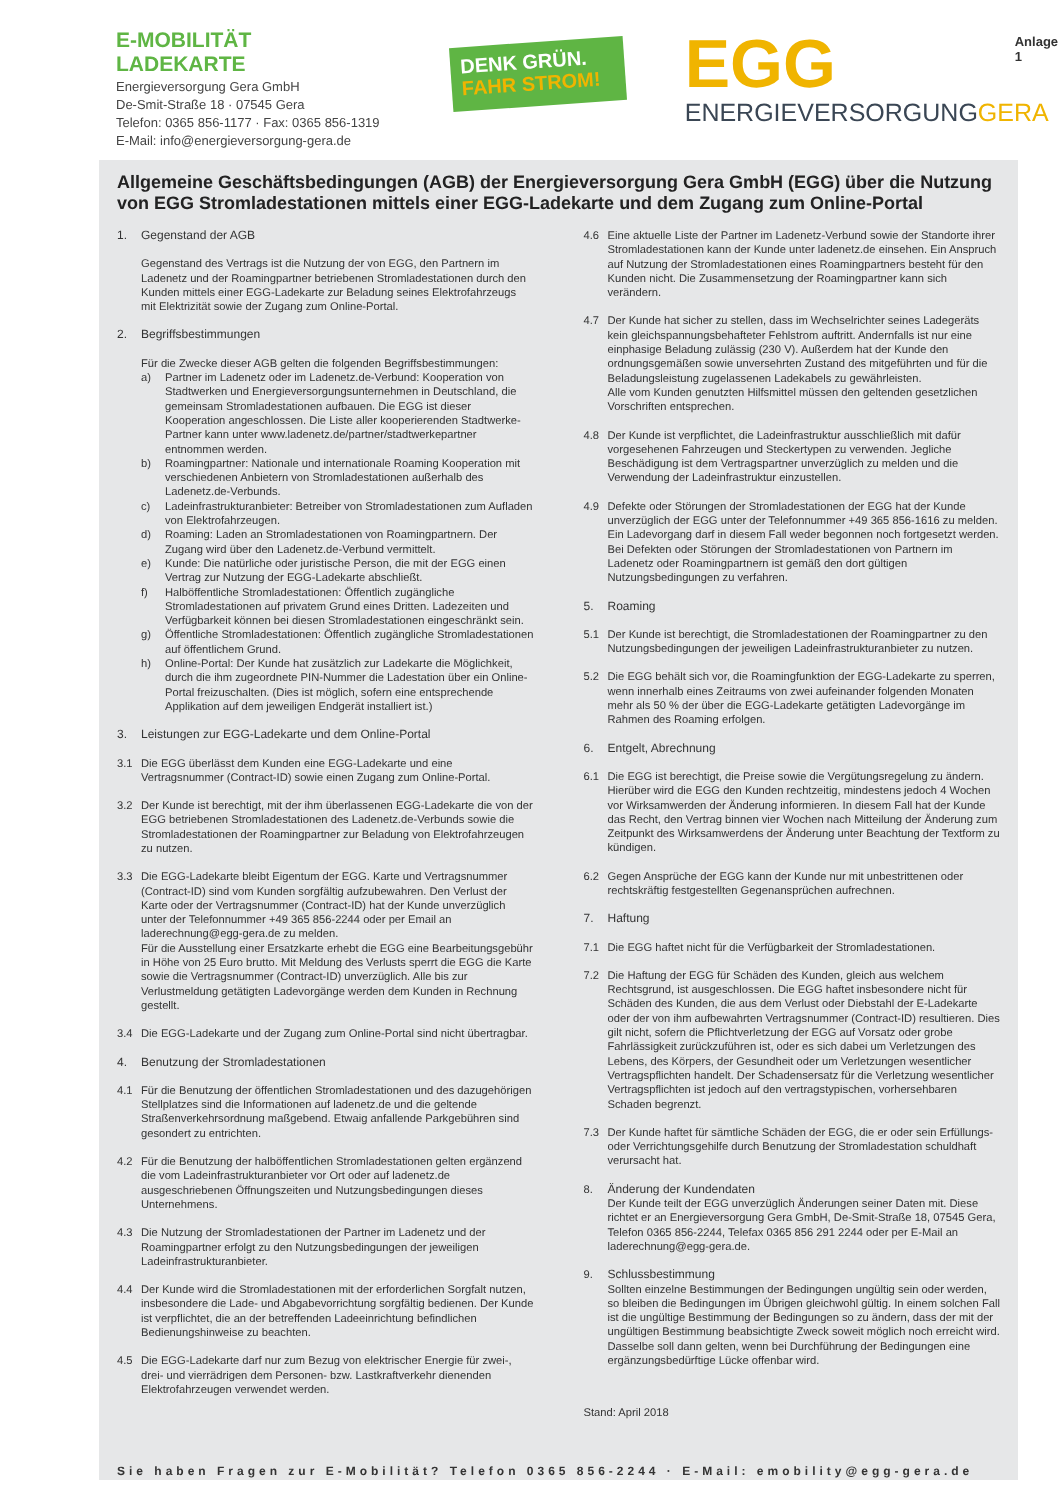E-MOBILITÄT
LADEKARTE
Energieversorgung Gera GmbH
De-Smit-Straße 18 · 07545 Gera
Telefon: 0365 856-1177 · Fax: 0365 856-1319
E-Mail: info@energieversorgung-gera.de
DENK GRÜN.
FAHR STROM!
EGG
ENERGIEVERSORGUNGGERA
Anlage 1
Allgemeine Geschäftsbedingungen (AGB) der Energieversorgung Gera GmbH (EGG) über die Nutzung von EGG Stromladestationen mittels einer EGG-Ladekarte und dem Zugang zum Online-Portal
1. Gegenstand der AGB
Gegenstand des Vertrags ist die Nutzung der von EGG, den Partnern im Ladenetz und der Roamingpartner betriebenen Stromladestationen durch den Kunden mittels einer EGG-Ladekarte zur Beladung seines Elektrofahrzeugs mit Elektrizität sowie der Zugang zum Online-Portal.
2. Begriffsbestimmungen
Für die Zwecke dieser AGB gelten die folgenden Begriffsbestimmungen:
a) Partner im Ladenetz oder im Ladenetz.de-Verbund: Kooperation von Stadtwerken und Energieversorgungsunternehmen in Deutschland, die gemeinsam Stromladestationen aufbauen. Die EGG ist dieser Kooperation angeschlossen. Die Liste aller kooperierenden Stadtwerke-Partner kann unter www.ladenetz.de/partner/stadtwerkepartner entnommen werden.
b) Roamingpartner: Nationale und internationale Roaming Kooperation mit verschiedenen Anbietern von Stromladestationen außerhalb des Ladenetz.de-Verbunds.
c) Ladeinfrastrukturanbieter: Betreiber von Stromladestationen zum Aufladen von Elektrofahrzeugen.
d) Roaming: Laden an Stromladestationen von Roamingpartnern. Der Zugang wird über den Ladenetz.de-Verbund vermittelt.
e) Kunde: Die natürliche oder juristische Person, die mit der EGG einen Vertrag zur Nutzung der EGG-Ladekarte abschließt.
f) Halböffentliche Stromladestationen: Öffentlich zugängliche Stromladestationen auf privatem Grund eines Dritten. Ladezeiten und Verfügbarkeit können bei diesen Stromladestationen eingeschränkt sein.
g) Öffentliche Stromladestationen: Öffentlich zugängliche Stromladestationen auf öffentlichem Grund.
h) Online-Portal: Der Kunde hat zusätzlich zur Ladekarte die Möglichkeit, durch die ihm zugeordnete PIN-Nummer die Ladestation über ein Online-Portal freizuschalten. (Dies ist möglich, sofern eine entsprechende Applikation auf dem jeweiligen Endgerät installiert ist.)
3. Leistungen zur EGG-Ladekarte und dem Online-Portal
3.1 Die EGG überlässt dem Kunden eine EGG-Ladekarte und eine Vertragsnummer (Contract-ID) sowie einen Zugang zum Online-Portal.
3.2 Der Kunde ist berechtigt, mit der ihm überlassenen EGG-Ladekarte die von der EGG betriebenen Stromladestationen des Ladenetz.de-Verbunds sowie die Stromladestationen der Roamingpartner zur Beladung von Elektrofahrzeugen zu nutzen.
3.3 Die EGG-Ladekarte bleibt Eigentum der EGG. Karte und Vertragsnummer (Contract-ID) sind vom Kunden sorgfältig aufzubewahren. Den Verlust der Karte oder der Vertragsnummer (Contract-ID) hat der Kunde unverzüglich unter der Telefonnummer +49 365 856-2244 oder per Email an laderechnung@egg-gera.de zu melden.
Für die Ausstellung einer Ersatzkarte erhebt die EGG eine Bearbeitungsgebühr in Höhe von 25 Euro brutto. Mit Meldung des Verlusts sperrt die EGG die Karte sowie die Vertragsnummer (Contract-ID) unverzüglich. Alle bis zur Verlustmeldung getätigten Ladevorgänge werden dem Kunden in Rechnung gestellt.
3.4 Die EGG-Ladekarte und der Zugang zum Online-Portal sind nicht übertragbar.
4. Benutzung der Stromladestationen
4.1 Für die Benutzung der öffentlichen Stromladestationen und des dazugehörigen Stellplatzes sind die Informationen auf ladenetz.de und die geltende Straßenverkehrsordnung maßgebend. Etwaig anfallende Parkgebühren sind gesondert zu entrichten.
4.2 Für die Benutzung der halböffentlichen Stromladestationen gelten ergänzend die vom Ladeinfrastrukturanbieter vor Ort oder auf ladenetz.de ausgeschriebenen Öffnungszeiten und Nutzungsbedingungen dieses Unternehmens.
4.3 Die Nutzung der Stromladestationen der Partner im Ladenetz und der Roamingpartner erfolgt zu den Nutzungsbedingungen der jeweiligen Ladeinfrastrukturanbieter.
4.4 Der Kunde wird die Stromladestationen mit der erforderlichen Sorgfalt nutzen, insbesondere die Lade- und Abgabevorrichtung sorgfältig bedienen. Der Kunde ist verpflichtet, die an der betreffenden Ladeeinrichtung befindlichen Bedienungshinweise zu beachten.
4.5 Die EGG-Ladekarte darf nur zum Bezug von elektrischer Energie für zwei-, drei- und vierrädrigen dem Personen- bzw. Lastkraftverkehr dienenden Elektrofahrzeugen verwendet werden.
4.6 Eine aktuelle Liste der Partner im Ladenetz-Verbund sowie der Standorte ihrer Stromladestationen kann der Kunde unter ladenetz.de einsehen. Ein Anspruch auf Nutzung der Stromladestationen eines Roamingpartners besteht für den Kunden nicht. Die Zusammensetzung der Roamingpartner kann sich verändern.
4.7 Der Kunde hat sicher zu stellen, dass im Wechselrichter seines Ladegeräts kein gleichspannungsbehafteter Fehlstrom auftritt. Andernfalls ist nur eine einphasige Beladung zulässig (230 V). Außerdem hat der Kunde den ordnungsgemäßen sowie unversehrten Zustand des mitgeführten und für die Beladungsleistung zugelassenen Ladekabels zu gewährleisten.
Alle vom Kunden genutzten Hilfsmittel müssen den geltenden gesetzlichen Vorschriften entsprechen.
4.8 Der Kunde ist verpflichtet, die Ladeinfrastruktur ausschließlich mit dafür vorgesehenen Fahrzeugen und Steckertypen zu verwenden. Jegliche Beschädigung ist dem Vertragspartner unverzüglich zu melden und die Verwendung der Ladeinfrastruktur einzustellen.
4.9 Defekte oder Störungen der Stromladestationen der EGG hat der Kunde unverzüglich der EGG unter der Telefonnummer +49 365 856-1616 zu melden. Ein Ladevorgang darf in diesem Fall weder begonnen noch fortgesetzt werden. Bei Defekten oder Störungen der Stromladestationen von Partnern im Ladenetz oder Roamingpartnern ist gemäß den dort gültigen Nutzungsbedingungen zu verfahren.
5. Roaming
5.1 Der Kunde ist berechtigt, die Stromladestationen der Roamingpartner zu den Nutzungsbedingungen der jeweiligen Ladeinfrastrukturanbieter zu nutzen.
5.2 Die EGG behält sich vor, die Roamingfunktion der EGG-Ladekarte zu sperren, wenn innerhalb eines Zeitraums von zwei aufeinander folgenden Monaten mehr als 50 % der über die EGG-Ladekarte getätigten Ladevorgänge im Rahmen des Roaming erfolgen.
6. Entgelt, Abrechnung
6.1 Die EGG ist berechtigt, die Preise sowie die Vergütungsregelung zu ändern. Hierüber wird die EGG den Kunden rechtzeitig, mindestens jedoch 4 Wochen vor Wirksamwerden der Änderung informieren. In diesem Fall hat der Kunde das Recht, den Vertrag binnen vier Wochen nach Mitteilung der Änderung zum Zeitpunkt des Wirksamwerdens der Änderung unter Beachtung der Textform zu kündigen.
6.2 Gegen Ansprüche der EGG kann der Kunde nur mit unbestrittenen oder rechtskräftig festgestellten Gegenansprüchen aufrechnen.
7. Haftung
7.1 Die EGG haftet nicht für die Verfügbarkeit der Stromladestationen.
7.2 Die Haftung der EGG für Schäden des Kunden, gleich aus welchem Rechtsgrund, ist ausgeschlossen. Die EGG haftet insbesondere nicht für Schäden des Kunden, die aus dem Verlust oder Diebstahl der E-Ladekarte oder der von ihm aufbewahrten Vertragsnummer (Contract-ID) resultieren. Dies gilt nicht, sofern die Pflichtverletzung der EGG auf Vorsatz oder grobe Fahrlässigkeit zurückzuführen ist, oder es sich dabei um Verletzungen des Lebens, des Körpers, der Gesundheit oder um Verletzungen wesentlicher Vertragspflichten handelt. Der Schadensersatz für die Verletzung wesentlicher Vertragspflichten ist jedoch auf den vertragstypischen, vorhersehbaren Schaden begrenzt.
7.3 Der Kunde haftet für sämtliche Schäden der EGG, die er oder sein Erfüllungs- oder Verrichtungsgehilfe durch Benutzung der Stromladestation schuldhaft verursacht hat.
8. Änderung der Kundendaten
Der Kunde teilt der EGG unverzüglich Änderungen seiner Daten mit. Diese richtet er an Energieversorgung Gera GmbH, De-Smit-Straße 18, 07545 Gera, Telefon 0365 856-2244, Telefax 0365 856 291 2244 oder per E-Mail an laderechnung@egg-gera.de.
9. Schlussbestimmung
Sollten einzelne Bestimmungen der Bedingungen ungültig sein oder werden, so bleiben die Bedingungen im Übrigen gleichwohl gültig. In einem solchen Fall ist die ungültige Bestimmung der Bedingungen so zu ändern, dass der mit der ungültigen Bestimmung beabsichtigte Zweck soweit möglich noch erreicht wird.
Dasselbe soll dann gelten, wenn bei Durchführung der Bedingungen eine ergänzungsbedürftige Lücke offenbar wird.
Stand: April 2018
Sie haben Fragen zur E-Mobilität? Telefon 0365 856-2244 · E-Mail: emobility@egg-gera.de